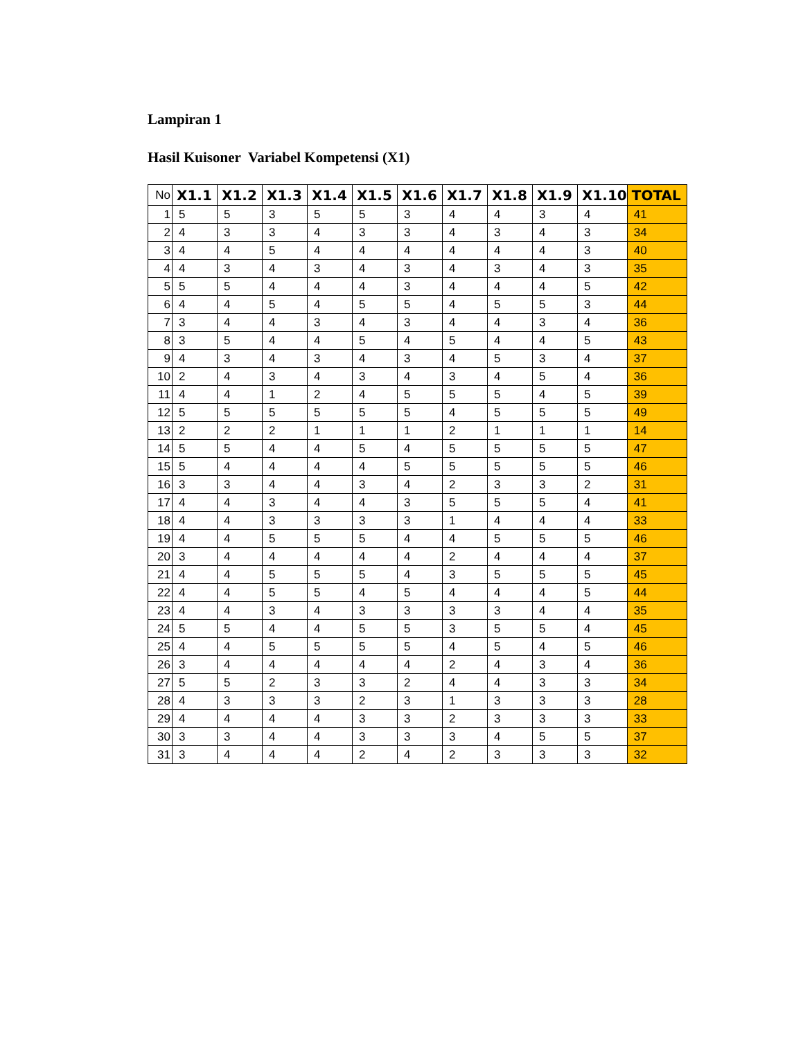Lampiran 1
Hasil Kuisoner Variabel Kompetensi (X1)
| No | X1.1 | X1.2 | X1.3 | X1.4 | X1.5 | X1.6 | X1.7 | X1.8 | X1.9 | X1.10 | TOTAL |
| --- | --- | --- | --- | --- | --- | --- | --- | --- | --- | --- | --- |
| 1 | 5 | 5 | 3 | 5 | 5 | 3 | 4 | 4 | 3 | 4 | 41 |
| 2 | 4 | 3 | 3 | 4 | 3 | 3 | 4 | 3 | 4 | 3 | 34 |
| 3 | 4 | 4 | 5 | 4 | 4 | 4 | 4 | 4 | 4 | 3 | 40 |
| 4 | 4 | 3 | 4 | 3 | 4 | 3 | 4 | 3 | 4 | 3 | 35 |
| 5 | 5 | 5 | 4 | 4 | 4 | 3 | 4 | 4 | 4 | 5 | 42 |
| 6 | 4 | 4 | 5 | 4 | 5 | 5 | 4 | 5 | 5 | 3 | 44 |
| 7 | 3 | 4 | 4 | 3 | 4 | 3 | 4 | 4 | 3 | 4 | 36 |
| 8 | 3 | 5 | 4 | 4 | 5 | 4 | 5 | 4 | 4 | 5 | 43 |
| 9 | 4 | 3 | 4 | 3 | 4 | 3 | 4 | 5 | 3 | 4 | 37 |
| 10 | 2 | 4 | 3 | 4 | 3 | 4 | 3 | 4 | 5 | 4 | 36 |
| 11 | 4 | 4 | 1 | 2 | 4 | 5 | 5 | 5 | 4 | 5 | 39 |
| 12 | 5 | 5 | 5 | 5 | 5 | 5 | 4 | 5 | 5 | 5 | 49 |
| 13 | 2 | 2 | 2 | 1 | 1 | 1 | 2 | 1 | 1 | 1 | 14 |
| 14 | 5 | 5 | 4 | 4 | 5 | 4 | 5 | 5 | 5 | 5 | 47 |
| 15 | 5 | 4 | 4 | 4 | 4 | 5 | 5 | 5 | 5 | 5 | 46 |
| 16 | 3 | 3 | 4 | 4 | 3 | 4 | 2 | 3 | 3 | 2 | 31 |
| 17 | 4 | 4 | 3 | 4 | 4 | 3 | 5 | 5 | 5 | 4 | 41 |
| 18 | 4 | 4 | 3 | 3 | 3 | 3 | 1 | 4 | 4 | 4 | 33 |
| 19 | 4 | 4 | 5 | 5 | 5 | 4 | 4 | 5 | 5 | 5 | 46 |
| 20 | 3 | 4 | 4 | 4 | 4 | 4 | 2 | 4 | 4 | 4 | 37 |
| 21 | 4 | 4 | 5 | 5 | 5 | 4 | 3 | 5 | 5 | 5 | 45 |
| 22 | 4 | 4 | 5 | 5 | 4 | 5 | 4 | 4 | 4 | 5 | 44 |
| 23 | 4 | 4 | 3 | 4 | 3 | 3 | 3 | 3 | 4 | 4 | 35 |
| 24 | 5 | 5 | 4 | 4 | 5 | 5 | 3 | 5 | 5 | 4 | 45 |
| 25 | 4 | 4 | 5 | 5 | 5 | 5 | 4 | 5 | 4 | 5 | 46 |
| 26 | 3 | 4 | 4 | 4 | 4 | 4 | 2 | 4 | 3 | 4 | 36 |
| 27 | 5 | 5 | 2 | 3 | 3 | 2 | 4 | 4 | 3 | 3 | 34 |
| 28 | 4 | 3 | 3 | 3 | 2 | 3 | 1 | 3 | 3 | 3 | 28 |
| 29 | 4 | 4 | 4 | 4 | 3 | 3 | 2 | 3 | 3 | 3 | 33 |
| 30 | 3 | 3 | 4 | 4 | 3 | 3 | 3 | 4 | 5 | 5 | 37 |
| 31 | 3 | 4 | 4 | 4 | 2 | 4 | 2 | 3 | 3 | 3 | 32 |